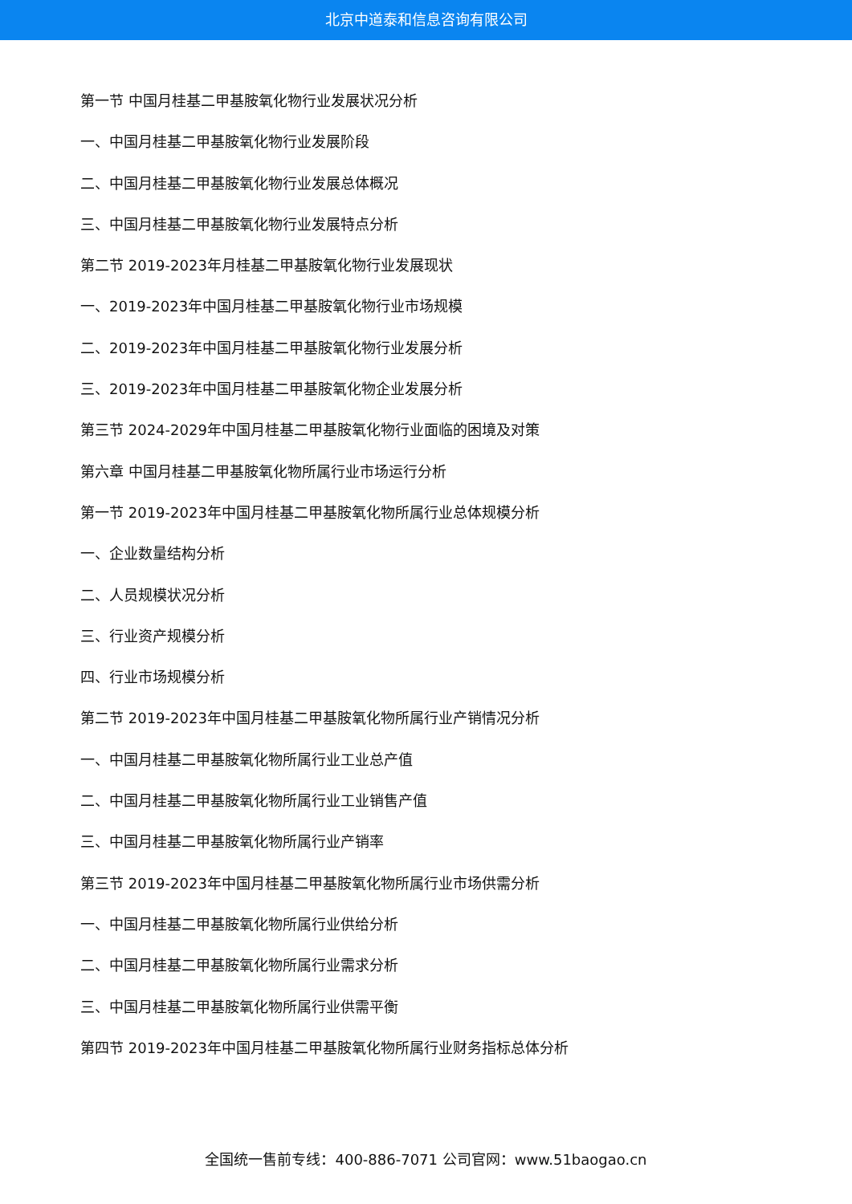北京中道泰和信息咨询有限公司
第一节 中国月桂基二甲基胺氧化物行业发展状况分析
一、中国月桂基二甲基胺氧化物行业发展阶段
二、中国月桂基二甲基胺氧化物行业发展总体概况
三、中国月桂基二甲基胺氧化物行业发展特点分析
第二节 2019-2023年月桂基二甲基胺氧化物行业发展现状
一、2019-2023年中国月桂基二甲基胺氧化物行业市场规模
二、2019-2023年中国月桂基二甲基胺氧化物行业发展分析
三、2019-2023年中国月桂基二甲基胺氧化物企业发展分析
第三节 2024-2029年中国月桂基二甲基胺氧化物行业面临的困境及对策
第六章 中国月桂基二甲基胺氧化物所属行业市场运行分析
第一节 2019-2023年中国月桂基二甲基胺氧化物所属行业总体规模分析
一、企业数量结构分析
二、人员规模状况分析
三、行业资产规模分析
四、行业市场规模分析
第二节 2019-2023年中国月桂基二甲基胺氧化物所属行业产销情况分析
一、中国月桂基二甲基胺氧化物所属行业工业总产值
二、中国月桂基二甲基胺氧化物所属行业工业销售产值
三、中国月桂基二甲基胺氧化物所属行业产销率
第三节 2019-2023年中国月桂基二甲基胺氧化物所属行业市场供需分析
一、中国月桂基二甲基胺氧化物所属行业供给分析
二、中国月桂基二甲基胺氧化物所属行业需求分析
三、中国月桂基二甲基胺氧化物所属行业供需平衡
第四节 2019-2023年中国月桂基二甲基胺氧化物所属行业财务指标总体分析
全国统一售前专线：400-886-7071 公司官网：www.51baogao.cn